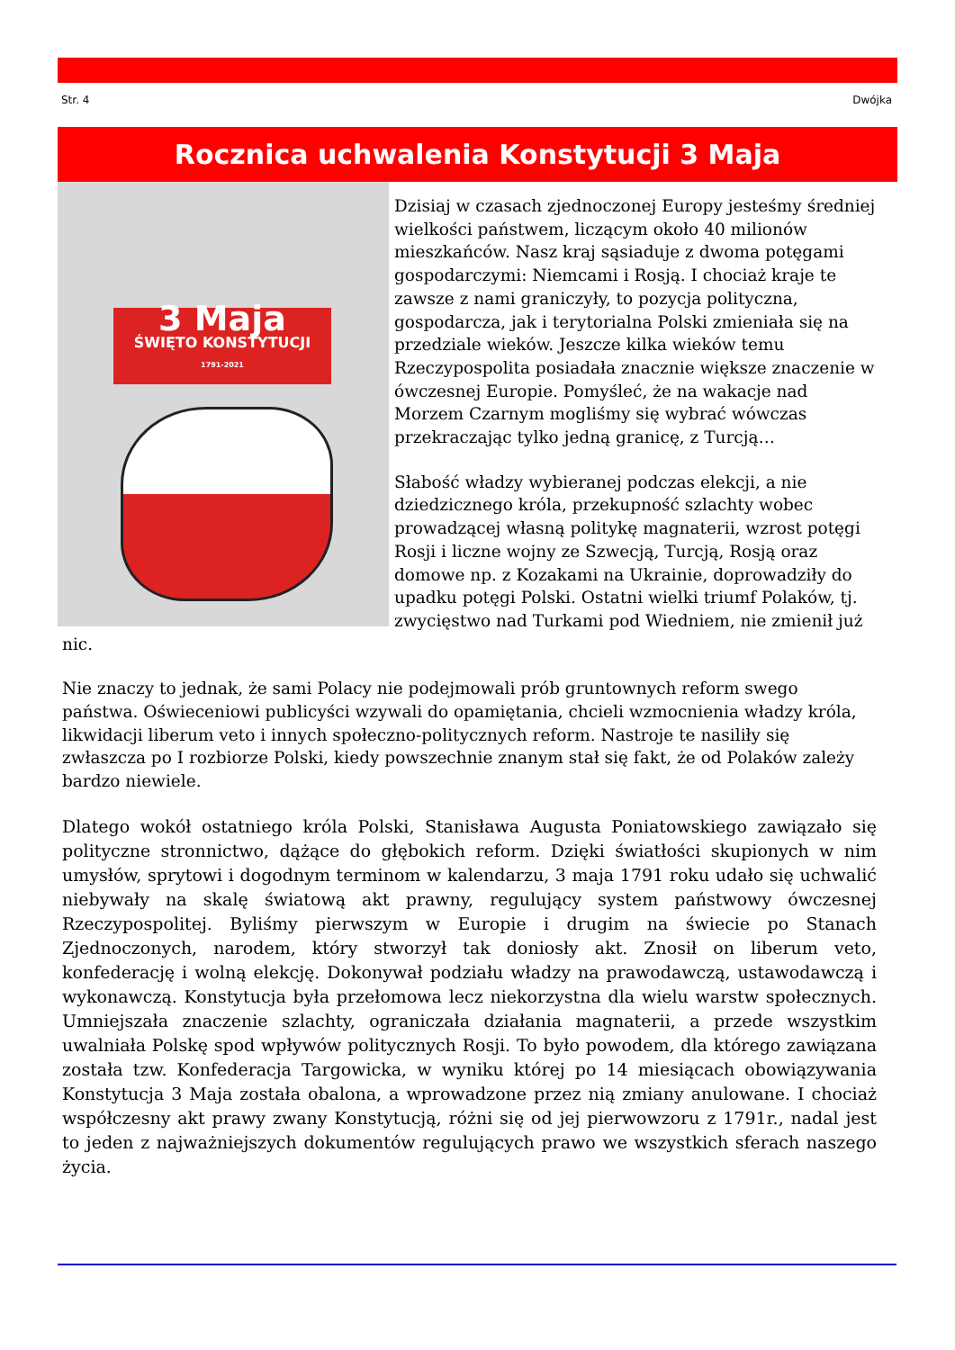Str. 4 Dwójka
Rocznica uchwalenia Konstytucji 3 Maja
3 Maja
ŚWIĘTO KONSTYTUCJI
1791-2021
Dzisiaj w czasach zjednoczonej Europy jesteśmy średniej wielkości państwem, liczącym około 40 milionów mieszkańców. Nasz kraj sąsiaduje z dwoma potęgami gospodarczymi: Niemcami i Rosją. I chociaż kraje te zawsze z nami graniczyły, to pozycja polityczna, gospodarcza, jak i terytorialna Polski zmieniała się na przedziale wieków. Jeszcze kilka wieków temu Rzeczypospolita posiadała znacznie większe znaczenie w ówczesnej Europie. Pomyśleć, że na wakacje nad Morzem Czarnym mogliśmy się wybrać wówczas przekraczając tylko jedną granicę, z Turcją…
Słabość władzy wybieranej podczas elekcji, a nie dziedzicznego króla, przekupność szlachty wobec prowadzącej własną politykę magnaterii, wzrost potęgi Rosji i liczne wojny ze Szwecją, Turcją, Rosją oraz domowe np. z Kozakami na Ukrainie, doprowadziły do upadku potęgi Polski. Ostatni wielki triumf Polaków, tj. zwycięstwo nad Turkami pod Wiedniem, nie zmienił już nic.
Nie znaczy to jednak, że sami Polacy nie podejmowali prób gruntownych reform swego państwa. Oświeceniowi publicyści wzywali do opamiętania, chcieli wzmocnienia władzy króla, likwidacji liberum veto i innych społeczno-politycznych reform. Nastroje te nasiliły się zwłaszcza po I rozbiorze Polski, kiedy powszechnie znanym stał się fakt, że od Polaków zależy bardzo niewiele.
Dlatego wokół ostatniego króla Polski, Stanisława Augusta Poniatowskiego zawiązało się polityczne stronnictwo, dążące do głębokich reform. Dzięki światłości skupionych w nim umysłów, sprytowi i dogodnym terminom w kalendarzu, 3 maja 1791 roku udało się uchwalić niebywały na skalę światową akt prawny, regulujący system państwowy ówczesnej Rzeczypospolitej. Byliśmy pierwszym w Europie i drugim na świecie po Stanach Zjednoczonych, narodem, który stworzył tak doniosły akt. Znosił on liberum veto, konfederację i wolną elekcję. Dokonywał podziału władzy na prawodawczą, ustawodawczą i wykonawczą. Konstytucja była przełomowa lecz niekorzystna dla wielu warstw społecznych. Umniejszała znaczenie szlachty, ograniczała działania magnaterii, a przede wszystkim uwalniała Polskę spod wpływów politycznych Rosji. To było powodem, dla którego zawiązana została tzw. Konfederacja Targowicka, w wyniku której po 14 miesiącach obowiązywania Konstytucja 3 Maja została obalona, a wprowadzone przez nią zmiany anulowane. I chociaż współczesny akt prawy zwany Konstytucją, różni się od jej pierwowzoru z 1791r., nadal jest to jeden z najważniejszych dokumentów regulujących prawo we wszystkich sferach naszego życia.